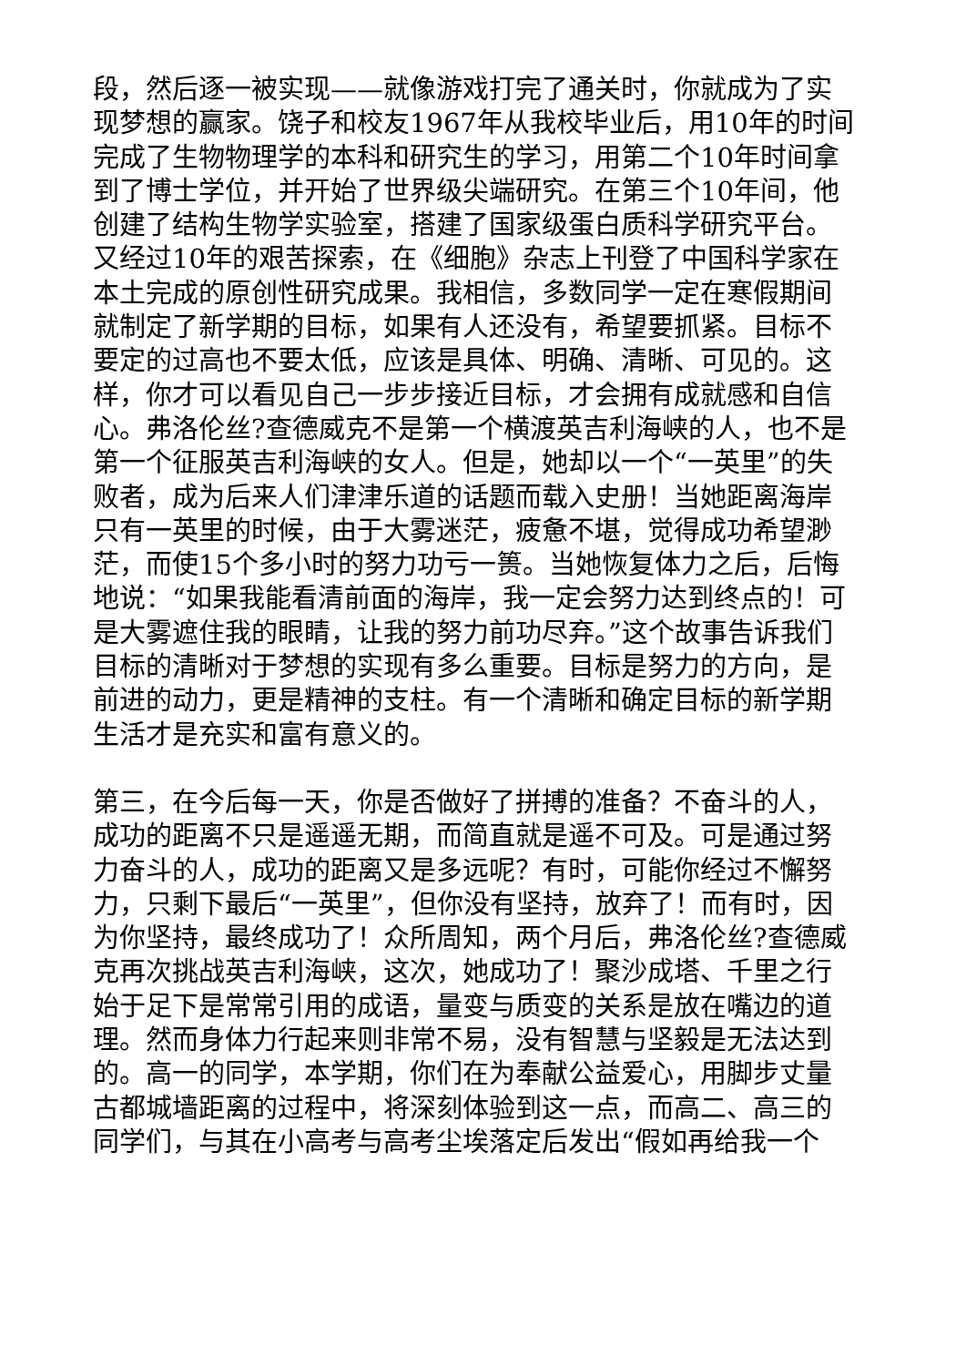段，然后逐一被实现——就像游戏打完了通关时，你就成为了实现梦想的赢家。饶子和校友1967年从我校毕业后，用10年的时间完成了生物物理学的本科和研究生的学习，用第二个10年时间拿到了博士学位，并开始了世界级尖端研究。在第三个10年间，他创建了结构生物学实验室，搭建了国家级蛋白质科学研究平台。又经过10年的艰苦探索，在《细胞》杂志上刊登了中国科学家在本土完成的原创性研究成果。我相信，多数同学一定在寒假期间就制定了新学期的目标，如果有人还没有，希望要抓紧。目标不要定的过高也不要太低，应该是具体、明确、清晰、可见的。这样，你才可以看见自己一步步接近目标，才会拥有成就感和自信心。弗洛伦丝?查德威克不是第一个横渡英吉利海峡的人，也不是第一个征服英吉利海峡的女人。但是，她却以一个“一英里”的失败者，成为后来人们津津乐道的话题而载入史册！当她距离海岸只有一英里的时候，由于大雾迷茫，疲惫不堪，觉得成功希望渺茫，而使15个多小时的努力功亏一篑。当她恢复体力之后，后悔地说：“如果我能看清前面的海岸，我一定会努力达到终点的！可是大雾遮住我的眼睛，让我的努力前功尽弃。”这个故事告诉我们目标的清晰对于梦想的实现有多么重要。目标是努力的方向，是前进的动力，更是精神的支柱。有一个清晰和确定目标的新学期生活才是充实和富有意义的。
第三，在今后每一天，你是否做好了拼搏的准备？不奋斗的人，成功的距离不只是遥遥无期，而简直就是遥不可及。可是通过努力奋斗的人，成功的距离又是多远呢？有时，可能你经过不懈努力，只剩下最后“一英里”，但你没有坚持，放弃了！而有时，因为你坚持，最终成功了！众所周知，两个月后，弗洛伦丝?查德威克再次挑战英吉利海峡，这次，她成功了！聚沙成塔、千里之行始于足下是常常引用的成语，量变与质变的关系是放在嘴边的道理。然而身体力行起来则非常不易，没有智慧与坚毅是无法达到的。高一的同学，本学期，你们在为奉献公益爱心，用脚步丈量古都城墙距离的过程中，将深刻体验到这一点，而高二、高三的同学们，与其在小高考与高考尘埃落定后发出“假如再给我一个